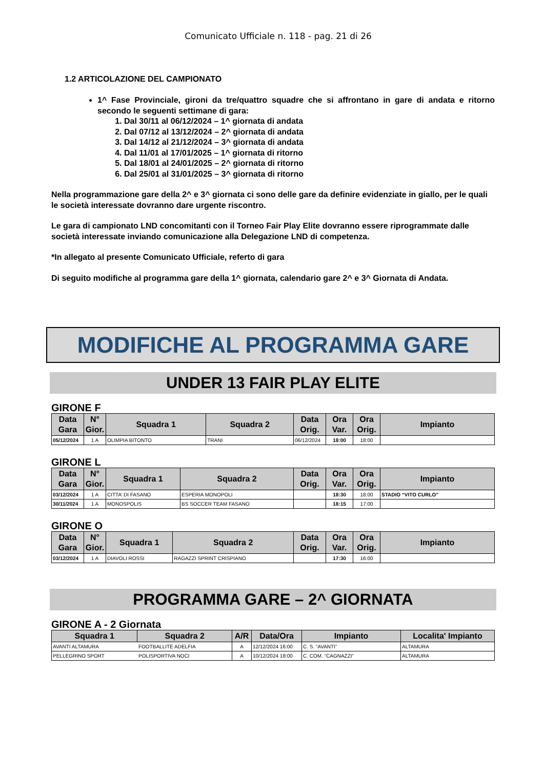Comunicato Ufficiale n. 118 - pag. 21 di 26
1.2 ARTICOLAZIONE DEL CAMPIONATO
1^ Fase Provinciale, gironi da tre/quattro squadre che si affrontano in gare di andata e ritorno secondo le seguenti settimane di gara:
1. Dal 30/11 al 06/12/2024 – 1^ giornata di andata
2. Dal 07/12 al 13/12/2024 – 2^ giornata di andata
3. Dal 14/12 al 21/12/2024 – 3^ giornata di andata
4. Dal 11/01 al 17/01/2025 – 1^ giornata di ritorno
5. Dal 18/01 al 24/01/2025 – 2^ giornata di ritorno
6. Dal 25/01 al 31/01/2025 – 3^ giornata di ritorno
Nella programmazione gare della 2^ e 3^ giornata ci sono delle gare da definire evidenziate in giallo, per le quali le società interessate dovranno dare urgente riscontro.
Le gara di campionato LND concomitanti con il Torneo Fair Play Elite dovranno essere riprogrammate dalle società interessate inviando comunicazione alla Delegazione LND di competenza.
*In allegato al presente Comunicato Ufficiale, referto di gara
Di seguito modifiche al programma gare della 1^ giornata, calendario gare 2^ e 3^ Giornata di Andata.
MODIFICHE AL PROGRAMMA GARE
UNDER 13 FAIR PLAY ELITE
GIRONE F
| Data Gara | N° Gior. | Squadra 1 | Squadra 2 | Data Orig. | Ora Var. | Ora Orig. | Impianto |
| --- | --- | --- | --- | --- | --- | --- | --- |
| 05/12/2024 | 1 A | OLIMPIA BITONTO | TRANI | 06/12/2024 | 18:00 | 18:00 | |
GIRONE L
| Data Gara | N° Gior. | Squadra 1 | Squadra 2 | Data Orig. | Ora Var. | Ora Orig. | Impianto |
| --- | --- | --- | --- | --- | --- | --- | --- |
| 03/12/2024 | 1 A | CITTA’ DI FASANO | ESPERIA MONOPOLI | | 18:30 | 18:00 | STADIO “VITO CURLO” |
| 30/11/2024 | 1 A | MONOSPOLIS | BS SOCCER TEAM FASANO | | 18:15 | 17:00 | |
GIRONE O
| Data Gara | N° Gior. | Squadra 1 | Squadra 2 | Data Orig. | Ora Var. | Ora Orig. | Impianto |
| --- | --- | --- | --- | --- | --- | --- | --- |
| 03/12/2024 | 1 A | DIAVOLI ROSSI | RAGAZZI SPRINT CRISPIANO | | 17:30 | 16:00 | |
PROGRAMMA GARE – 2^ GIORNATA
GIRONE A - 2 Giornata
| Squadra 1 | Squadra 2 | A/R | Data/Ora | Impianto | Localita' Impianto |
| --- | --- | --- | --- | --- | --- |
| AVANTI ALTAMURA | FOOTBALLITE ADELFIA | A | 12/12/2024 16:00 | C. S. “AVANTI” | ALTAMURA |
| PELLEGRINO SPORT | POLISPORTIVA NOCI | A | 10/12/2024 18:00 | C. COM. “CAGNAZZI” | ALTAMURA |